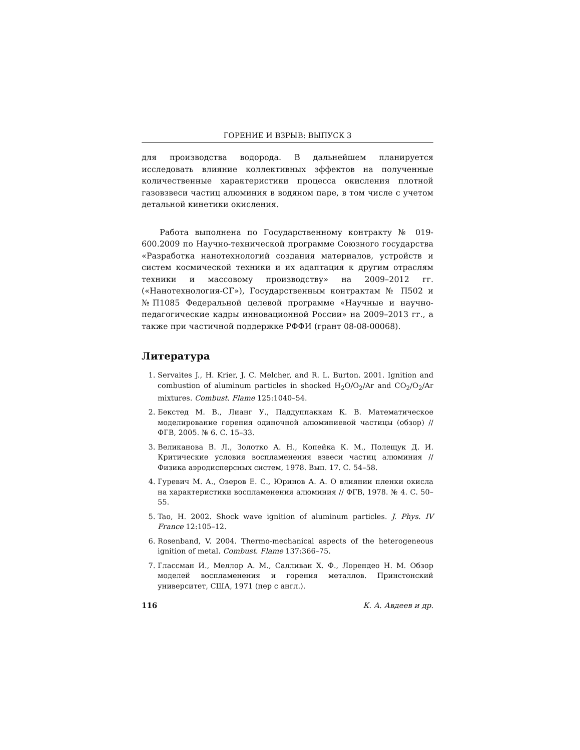ГОРЕНИЕ И ВЗРЫВ: ВЫПУСК 3
для производства водорода. В дальнейшем планируется исследовать влияние коллективных эффектов на полученные количественные характеристики процесса окисления плотной газовзвеси частиц алюминия в водяном паре, в том числе с учетом детальной кинетики окисления.
Работа выполнена по Государственному контракту № 019-600.2009 по Научно-технической программе Союзного государства «Разработка нанотехнологий создания материалов, устройств и систем космической техники и их адаптация к другим отраслям техники и массовому производству» на 2009–2012 гг. («Нанотехнология-СГ»), Государственным контрактам № П502 и №П1085 Федеральной целевой программе «Научные и научно-педагогические кадры инновационной России» на 2009–2013 гг., а также при частичной поддержке РФФИ (грант 08-08-00068).
Литература
1. Servaites J., H. Krier, J. C. Melcher, and R. L. Burton. 2001. Ignition and combustion of aluminum particles in shocked H<sub>2</sub>O/O<sub>2</sub>/Ar and CO<sub>2</sub>/O<sub>2</sub>/Ar mixtures. Combust. Flame 125:1040–54.
2. Бекстед М. В., Лианг У., Паддуппаккам К. В. Математическое моделирование горения одиночной алюминиевой частицы (обзор) // ФГВ, 2005. № 6. С. 15–33.
3. Великанова В. Л., Золотко А. Н., Копейка К. М., Полещук Д. И. Критические условия воспламенения взвеси частиц алюминия // Физика аэродисперсных систем, 1978. Вып. 17. С. 54–58.
4. Гуревич М. А., Озеров Е. С., Юринов А. А. О влиянии пленки окисла на характеристики воспламенения алюминия // ФГВ, 1978. № 4. С. 50–55.
5. Tao, H. 2002. Shock wave ignition of aluminum particles. J. Phys. IV France 12:105–12.
6. Rosenband, V. 2004. Thermo-mechanical aspects of the heterogeneous ignition of metal. Combust. Flame 137:366–75.
7. Глассман И., Меллор А. М., Салливан Х. Ф., Лорендео Н. М. Обзор моделей воспламенения и горения металлов. Принстонский университет, США, 1971 (пер с англ.).
116 К. А. Авдеев и др.